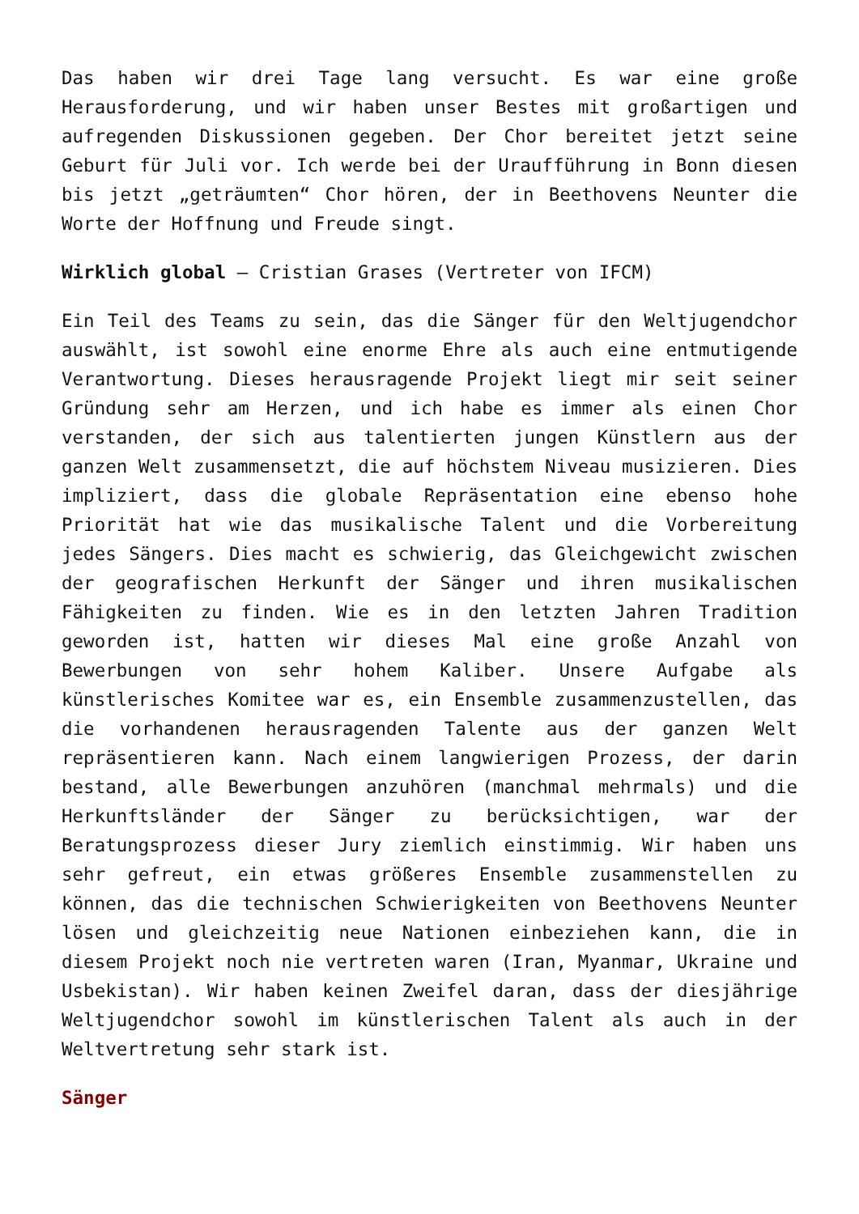Das haben wir drei Tage lang versucht. Es war eine große Herausforderung, und wir haben unser Bestes mit großartigen und aufregenden Diskussionen gegeben. Der Chor bereitet jetzt seine Geburt für Juli vor. Ich werde bei der Uraufführung in Bonn diesen bis jetzt „geträumten“ Chor hören, der in Beethovens Neunter die Worte der Hoffnung und Freude singt.
Wirklich global – Cristian Grases (Vertreter von IFCM)
Ein Teil des Teams zu sein, das die Sänger für den Weltjugendchor auswählt, ist sowohl eine enorme Ehre als auch eine entmutigende Verantwortung. Dieses herausragende Projekt liegt mir seit seiner Gründung sehr am Herzen, und ich habe es immer als einen Chor verstanden, der sich aus talentierten jungen Künstlern aus der ganzen Welt zusammensetzt, die auf höchstem Niveau musizieren. Dies impliziert, dass die globale Repräsentation eine ebenso hohe Priorität hat wie das musikalische Talent und die Vorbereitung jedes Sängers. Dies macht es schwierig, das Gleichgewicht zwischen der geografischen Herkunft der Sänger und ihren musikalischen Fähigkeiten zu finden. Wie es in den letzten Jahren Tradition geworden ist, hatten wir dieses Mal eine große Anzahl von Bewerbungen von sehr hohem Kaliber. Unsere Aufgabe als künstlerisches Komitee war es, ein Ensemble zusammenzustellen, das die vorhandenen herausragenden Talente aus der ganzen Welt repräsentieren kann. Nach einem langwierigen Prozess, der darin bestand, alle Bewerbungen anzuhören (manchmal mehrmals) und die Herkunftsländer der Sänger zu berücksichtigen, war der Beratungsprozess dieser Jury ziemlich einstimmig. Wir haben uns sehr gefreut, ein etwas größeres Ensemble zusammenstellen zu können, das die technischen Schwierigkeiten von Beethovens Neunter lösen und gleichzeitig neue Nationen einbeziehen kann, die in diesem Projekt noch nie vertreten waren (Iran, Myanmar, Ukraine und Usbekistan). Wir haben keinen Zweifel daran, dass der diesjährige Weltjugendchor sowohl im künstlerischen Talent als auch in der Weltvertretung sehr stark ist.
Sänger